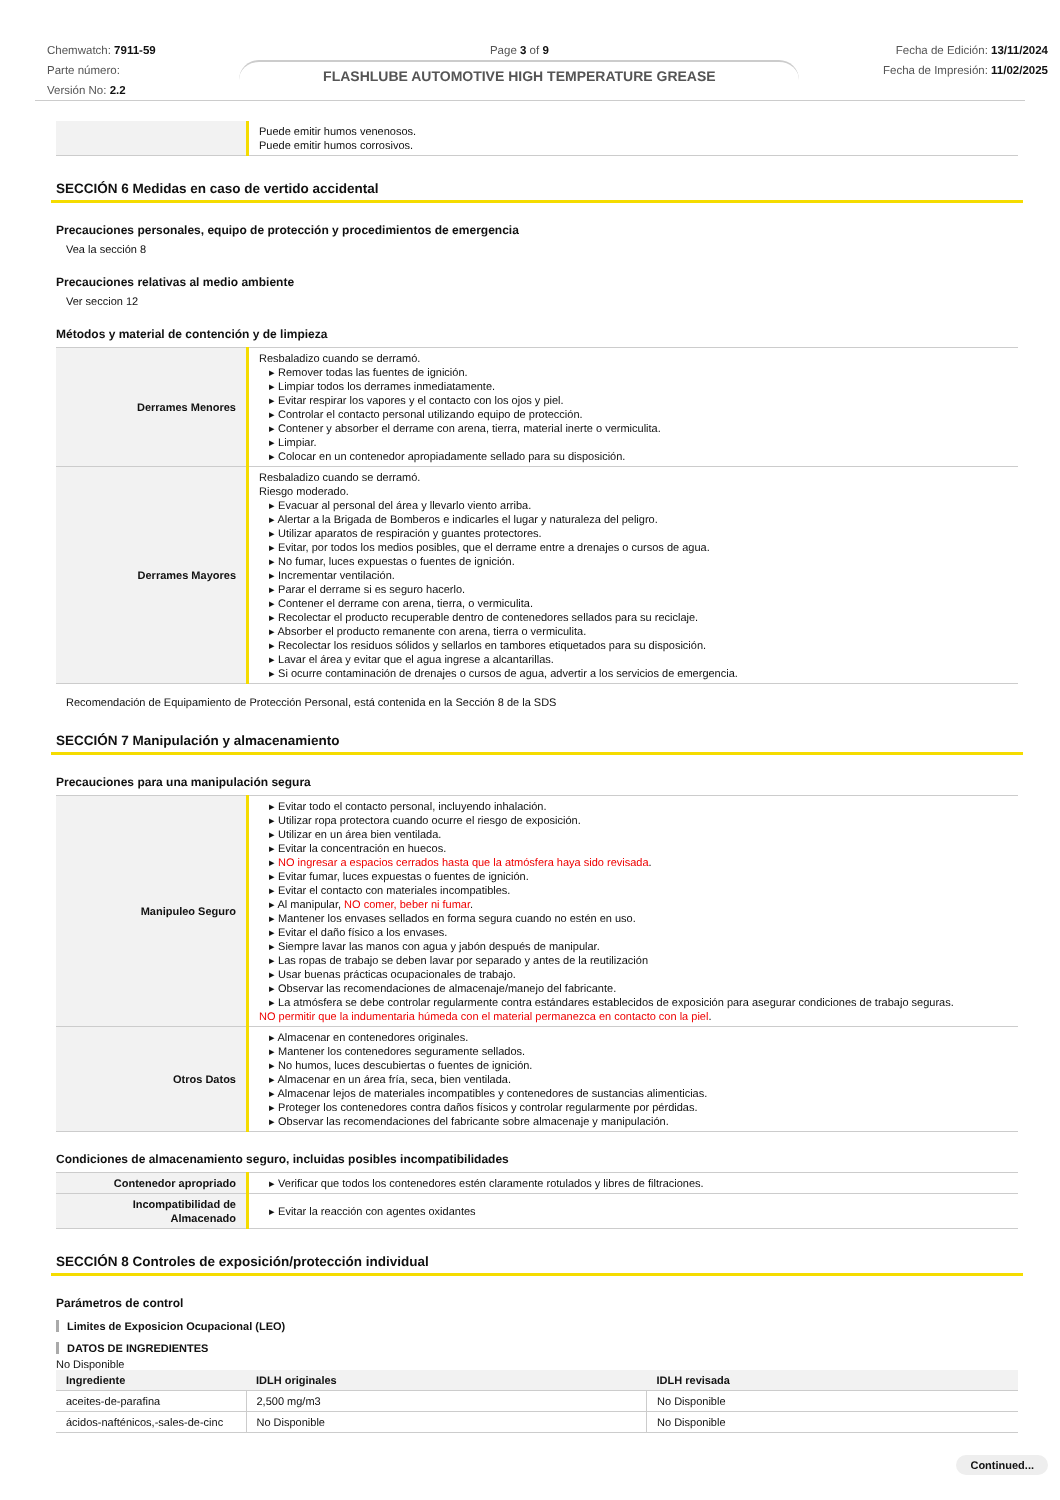Chemwatch: 7911-59
Parte número:
Versión No: 2.2
Page 3 of 9
FLASHLUBE AUTOMOTIVE HIGH TEMPERATURE GREASE
Fecha de Edición: 13/11/2024
Fecha de Impresión: 11/02/2025
| | Puede emitir humos venenosos. Puede emitir humos corrosivos. |
SECCIÓN 6 Medidas en caso de vertido accidental
Precauciones personales, equipo de protección y procedimientos de emergencia
Vea la sección 8
Precauciones relativas al medio ambiente
Ver seccion 12
Métodos y material de contención y de limpieza
| Derrames Menores | Resbaladizo cuando se derramó. ▸ Remover todas las fuentes de ignición. ▸ Limpiar todos los derrames inmediatamente. ▸ Evitar respirar los vapores y el contacto con los ojos y piel. ▸ Controlar el contacto personal utilizando equipo de protección. ▸ Contener y absorber el derrame con arena, tierra, material inerte o vermiculita. ▸ Limpiar. ▸ Colocar en un contenedor apropiadamente sellado para su disposición. |
| Derrames Mayores | Resbaladizo cuando se derramó. Riesgo moderado. ▸ Evacuar al personal del área y llevarlo viento arriba. ▸ Alertar a la Brigada de Bomberos e indicarles el lugar y naturaleza del peligro. ▸ Utilizar aparatos de respiración y guantes protectores. ▸ Evitar, por todos los medios posibles, que el derrame entre a drenajes o cursos de agua. ▸ No fumar, luces expuestas o fuentes de ignición. ▸ Incrementar ventilación. ▸ Parar el derrame si es seguro hacerlo. ▸ Contener el derrame con arena, tierra, o vermiculita. ▸ Recolectar el producto recuperable dentro de contenedores sellados para su reciclaje. ▸ Absorber el producto remanente con arena, tierra o vermiculita. ▸ Recolectar los residuos sólidos y sellarlos en tambores etiquetados para su disposición. ▸ Lavar el área y evitar que el agua ingrese a alcantarillas. ▸ Si ocurre contaminación de drenajes o cursos de agua, advertir a los servicios de emergencia. |
Recomendación de Equipamiento de Protección Personal, está contenida en la Sección 8 de la SDS
SECCIÓN 7 Manipulación y almacenamiento
Precauciones para una manipulación segura
| Manipuleo Seguro | ▸ Evitar todo el contacto personal, incluyendo inhalación. ▸ Utilizar ropa protectora cuando ocurre el riesgo de exposición. ▸ Utilizar en un área bien ventilada. ▸ Evitar la concentración en huecos. ▸ NO ingresar a espacios cerrados hasta que la atmósfera haya sido revisada . ▸ Evitar fumar, luces expuestas o fuentes de ignición. ▸ Evitar el contacto con materiales incompatibles. ▸ Al manipular, NO comer, beber ni fumar . ▸ Mantener los envases sellados en forma segura cuando no estén en uso. ▸ Evitar el daño físico a los envases. ▸ Siempre lavar las manos con agua y jabón después de manipular. ▸ Las ropas de trabajo se deben lavar por separado y antes de la reutilización ▸ Usar buenas prácticas ocupacionales de trabajo. ▸ Observar las recomendaciones de almacenaje/manejo del fabricante. ▸ La atmósfera se debe controlar regularmente contra estándares establecidos de exposición para asegurar condiciones de trabajo seguras. NO permitir que la indumentaria húmeda con el material permanezca en contacto con la piel . |
| Otros Datos | ▸ Almacenar en contenedores originales. ▸ Mantener los contenedores seguramente sellados. ▸ No humos, luces descubiertas o fuentes de ignición. ▸ Almacenar en un área fría, seca, bien ventilada. ▸ Almacenar lejos de materiales incompatibles y contenedores de sustancias alimenticias. ▸ Proteger los contenedores contra daños físicos y controlar regularmente por pérdidas. ▸ Observar las recomendaciones del fabricante sobre almacenaje y manipulación. |
Condiciones de almacenamiento seguro, incluidas posibles incompatibilidades
| Contenedor apropriado | ▸ Verificar que todos los contenedores estén claramente rotulados y libres de filtraciones. |
| Incompatibilidad de Almacenado | ▸ Evitar la reacción con agentes oxidantes |
SECCIÓN 8 Controles de exposición/protección individual
Parámetros de control
Limites de Exposicion Ocupacional (LEO)
DATOS DE INGREDIENTES
No Disponible
| Ingrediente | IDLH originales | IDLH revisada |
| --- | --- | --- |
| aceites-de-parafina | 2,500 mg/m3 | No Disponible |
| ácidos-nafténicos,-sales-de-cinc | No Disponible | No Disponible |
Continued...